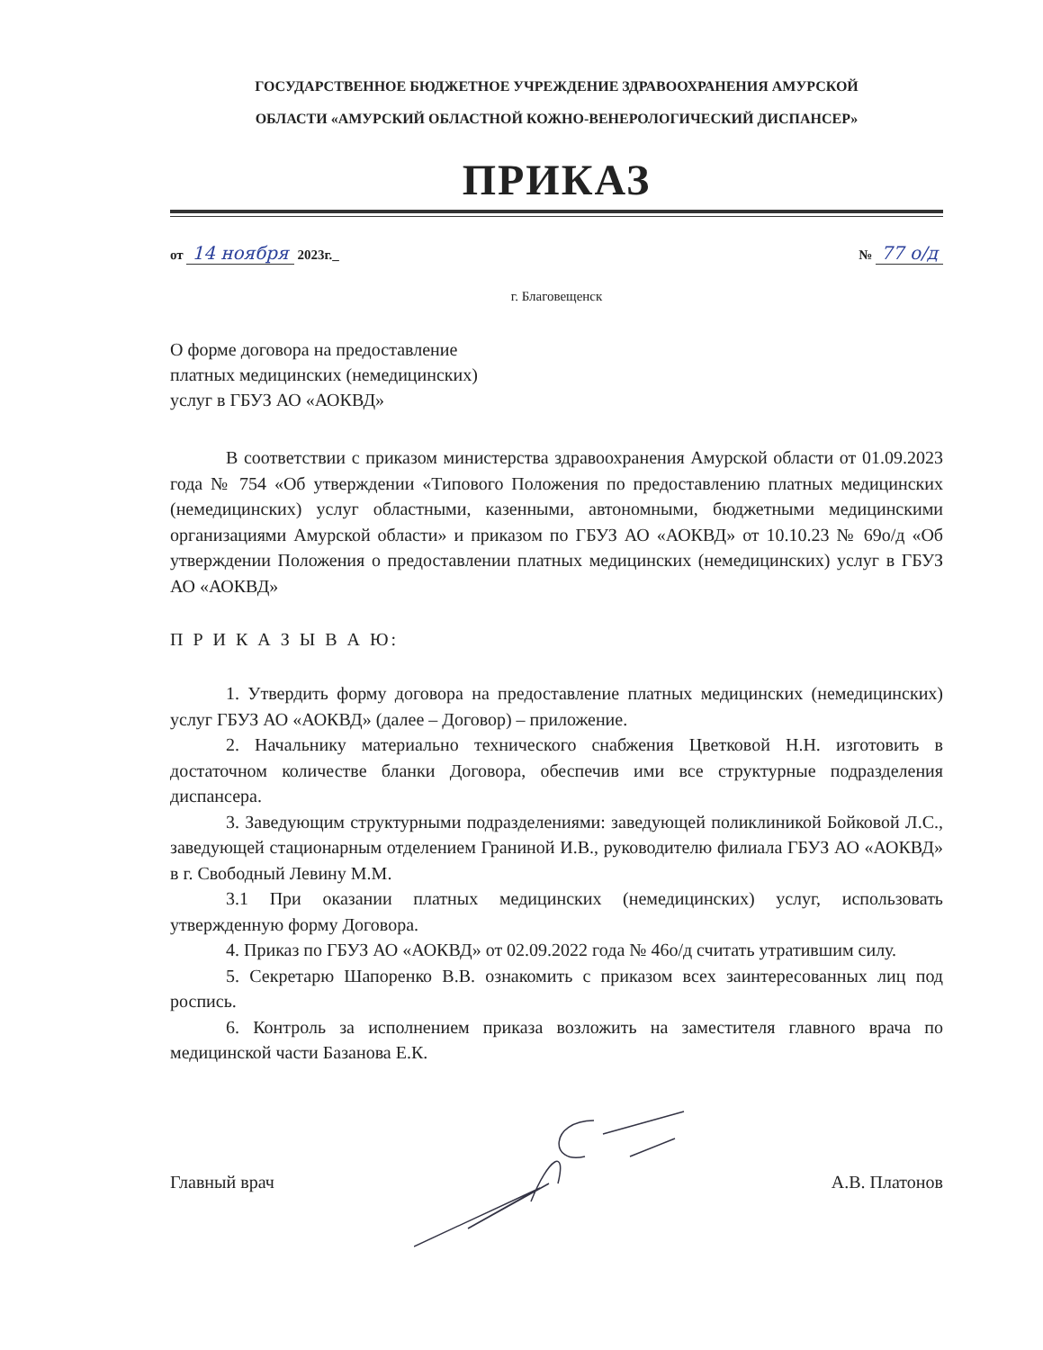ГОСУДАРСТВЕННОЕ БЮДЖЕТНОЕ УЧРЕЖДЕНИЕ ЗДРАВООХРАНЕНИЯ АМУРСКОЙ
ОБЛАСТИ «АМУРСКИЙ ОБЛАСТНОЙ КОЖНО-ВЕНЕРОЛОГИЧЕСКИЙ ДИСПАНСЕР»
ПРИКАЗ
от 14 ноября 2023г._ № 77 о/д
г. Благовещенск
О форме договора на предоставление
платных медицинских (немедицинских)
услуг в ГБУЗ АО «АОКВД»
В соответствии с приказом министерства здравоохранения Амурской области от 01.09.2023 года № 754 «Об утверждении «Типового Положения по предоставлению платных медицинских (немедицинских) услуг областными, казенными, автономными, бюджетными медицинскими организациями Амурской области» и приказом по ГБУЗ АО «АОКВД» от 10.10.23 № 69о/д «Об утверждении Положения о предоставлении платных медицинских (немедицинских) услуг в ГБУЗ АО «АОКВД»
П Р И К А З Ы В А Ю:
1. Утвердить форму договора на предоставление платных медицинских (немедицинских) услуг ГБУЗ АО «АОКВД» (далее – Договор) – приложение.
2. Начальнику материально технического снабжения Цветковой Н.Н. изготовить в достаточном количестве бланки Договора, обеспечив ими все структурные подразделения диспансера.
3. Заведующим структурными подразделениями: заведующей поликлиникой Бойковой Л.С., заведующей стационарным отделением Граниной И.В., руководителю филиала ГБУЗ АО «АОКВД» в г. Свободный Левину М.М.
3.1 При оказании платных медицинских (немедицинских) услуг, использовать утвержденную форму Договора.
4. Приказ по ГБУЗ АО «АОКВД» от 02.09.2022 года № 46о/д считать утратившим силу.
5. Секретарю Шапоренко В.В. ознакомить с приказом всех заинтересованных лиц под роспись.
6. Контроль за исполнением приказа возложить на заместителя главного врача по медицинской части Базанова Е.К.
Главный врач А.В. Платонов